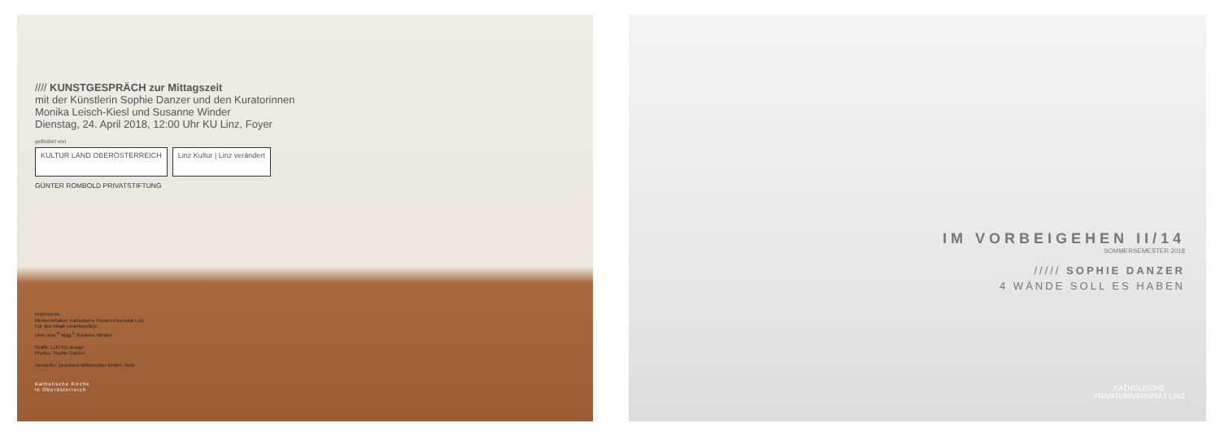//// KUNSTGESPRÄCH zur Mittagszeit
mit der Künstlerin Sophie Danzer und den Kuratorinnen
Monika Leisch-Kiesl und Susanne Winder
Dienstag, 24. April 2018, 12:00 Uhr KU Linz, Foyer
gefördert von
KULTUR LAND OBERÖSTERREICH Linz Kultur | Linz verändert
GÜNTER ROMBOLD PRIVATSTIFTUNG
Impressum
Medieninhaber: Katholische Privat-Universität Linz
Für den Inhalt verantwortlich:
Univ.-Ass.<sup>in</sup> Mag.<sup>a</sup> Susanne Winder
Grafik: LUCY.D design
Photos: Sophie Danzer
Hersteller: Druckerei Mittermüller GmbH, Rohr
Katholische Kirche
in Oberösterreich
IM VORBEIGEHEN II/14
SOMMERSEMESTER 2018
///// SOPHIE DANZER
4 WÄNDE SOLL ES HABEN
KATHOLISCHE
PRIVATUNIVERSITÄT LINZ